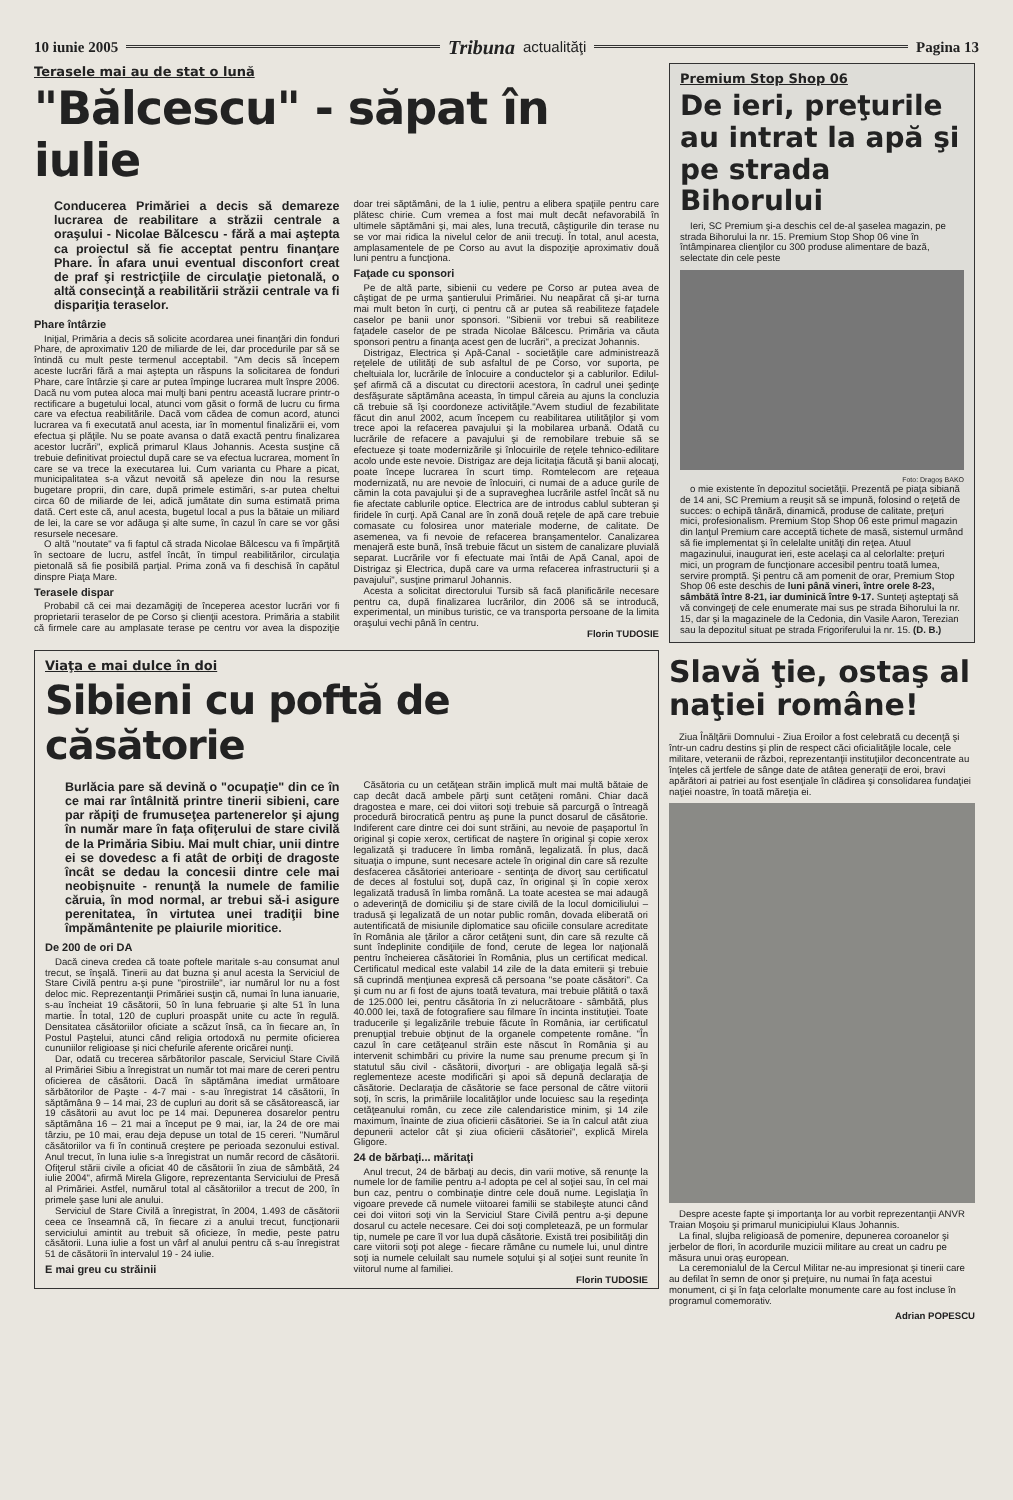10 iunie 2005 Tribuna actualităţi Pagina 13
Terasele mai au de stat o lună
"Bălcescu" - săpat în iulie
Conducerea Primăriei a decis să demareze lucrarea de reabilitare a străzii centrale a oraşului - Nicolae Bălcescu - fără a mai aştepta ca proiectul să fie acceptat pentru finanţare Phare. În afara unui eventual disconfort creat de praf şi restricţiile de circulaţie pietonală, o altă consecinţă a reabilitării străzii centrale va fi dispariţia teraselor.
Phare întârzie
Iniţial, Primăria a decis să solicite acordarea unei finanţări din fonduri Phare, de aproximativ 120 de miliarde de lei, dar procedurile par să se întindă cu mult peste termenul acceptabil. "Am decis să începem aceste lucrări fără a mai aştepta un răspuns la solicitarea de fonduri Phare, care întârzie şi care ar putea împinge lucrarea mult înspre 2006. Dacă nu vom putea aloca mai mulţi bani pentru această lucrare printr-o rectificare a bugetului local, atunci vom găsit o formă de lucru cu firma care va efectua reabilitările. Dacă vom cădea de comun acord, atunci lucrarea va fi executată anul acesta, iar în momentul finalizării ei, vom efectua şi plăţile. Nu se poate avansa o dată exactă pentru finalizarea acestor lucrări", explică primarul Klaus Johannis. Acesta susţine că trebuie definitivat proiectul după care se va efectua lucrarea, moment în care se va trece la executarea lui. Cum varianta cu Phare a picat, municipalitatea s-a văzut nevoită să apeleze din nou la resurse bugetare proprii, din care, după primele estimări, s-ar putea cheltui circa 60 de miliarde de lei, adică jumătate din suma estimată prima dată. Cert este că, anul acesta, bugetul local a pus la bătaie un miliard de lei, la care se vor adăuga şi alte sume, în cazul în care se vor găsi resursele necesare.
O altă "noutate" va fi faptul că strada Nicolae Bălcescu va fi împărţită în sectoare de lucru, astfel încât, în timpul reabilitărilor, circulaţia pietonală să fie posibilă parţial. Prima zonă va fi deschisă în capătul dinspre Piaţa Mare.
Terasele dispar
Probabil că cei mai dezamăgiţi de începerea acestor lucrări vor fi proprietarii teraselor de pe Corso şi clienţii acestora. Primăria a stabilit că firmele care au amplasate terase pe centru vor avea la dispoziţie doar trei săptămâni, de la 1 iulie, pentru a elibera spaţiile pentru care plătesc chirie. Cum vremea a fost mai mult decât nefavorabilă în ultimele săptămâni şi, mai ales, luna trecută, câştigurile din terase nu se vor mai ridica la nivelul celor de anii trecuţi. În total, anul acesta, amplasamentele de pe Corso au avut la dispoziţie aproximativ două luni pentru a funcţiona.
Faţade cu sponsori
Pe de altă parte, sibienii cu vedere pe Corso ar putea avea de câştigat de pe urma şantierului Primăriei. Nu neapărat că şi-ar turna mai mult beton în curţi, ci pentru că ar putea să reabiliteze faţadele caselor pe banii unor sponsori. "Sibienii vor trebui să reabiliteze faţadele caselor de pe strada Nicolae Bălcescu. Primăria va căuta sponsori pentru a finanţa acest gen de lucrări", a precizat Johannis.
Distrigaz, Electrica şi Apă-Canal - societăţile care administrează reţelele de utilităţi de sub asfaltul de pe Corso, vor suporta, pe cheltuiala lor, lucrările de înlocuire a conductelor şi a cablurilor. Edilul-şef afirmă că a discutat cu directorii acestora, în cadrul unei şedinţe desfăşurate săptămâna aceasta, în timpul căreia au ajuns la concluzia că trebuie să îşi coordoneze activităţile."Avem studiul de fezabilitate făcut din anul 2002, acum începem cu reabilitarea utilităţilor şi vom trece apoi la refacerea pavajului şi la mobilarea urbană. Odată cu lucrările de refacere a pavajului şi de remobilare trebuie să se efectueze şi toate modernizările şi înlocuirile de reţele tehnico-edilitare acolo unde este nevoie. Distrigaz are deja licitaţia făcută şi banii alocaţi, poate începe lucrarea în scurt timp. Romtelecom are reţeaua modernizată, nu are nevoie de înlocuiri, ci numai de a aduce gurile de cămin la cota pavajului şi de a supraveghea lucrările astfel încât să nu fie afectate cablurile optice. Electrica are de introdus cablul subteran şi firidele în curţi. Apă Canal are în zonă două reţele de apă care trebuie comasate cu folosirea unor materiale moderne, de calitate. De asemenea, va fi nevoie de refacerea branşamentelor. Canalizarea menajeră este bună, însă trebuie făcut un sistem de canalizare pluvială separat. Lucrările vor fi efectuate mai întâi de Apă Canal, apoi de Distrigaz şi Electrica, după care va urma refacerea infrastructurii şi a pavajului", susţine primarul Johannis.
Acesta a solicitat directorului Tursib să facă planificările necesare pentru ca, după finalizarea lucrărilor, din 2006 să se introducă, experimental, un minibus turistic, ce va transporta persoane de la limita oraşului vechi până în centru.
Florin TUDOSIE
Viaţa e mai dulce în doi
Sibieni cu poftă de căsătorie
Burlăcia pare să devină o "ocupaţie" din ce în ce mai rar întâlnită printre tinerii sibieni, care par răpiţi de frumuseţea partenerelor şi ajung în număr mare în faţa ofiţerului de stare civilă de la Primăria Sibiu. Mai mult chiar, unii dintre ei se dovedesc a fi atât de orbiţi de dragoste încât se dedau la concesii dintre cele mai neobişnuite - renunţă la numele de familie căruia, în mod normal, ar trebui să-i asigure perenitatea, în virtutea unei tradiţii bine împământenite pe plaiurile mioritice.
De 200 de ori DA
Dacă cineva credea că toate poftele maritale s-au consumat anul trecut, se înşală. Tinerii au dat buzna şi anul acesta la Serviciul de Stare Civilă pentru a-şi pune "pirostriile", iar numărul lor nu a fost deloc mic. Reprezentanţii Primăriei susţin că, numai în luna ianuarie, s-au încheiat 19 căsătorii, 50 în luna februarie şi alte 51 în luna martie. În total, 120 de cupluri proaspăt unite cu acte în regulă. Densitatea căsătoriilor oficiate a scăzut însă, ca în fiecare an, în Postul Paştelui, atunci când religia ortodoxă nu permite oficierea cununiilor religioase şi nici chefurile aferente oricărei nunţi.
Dar, odată cu trecerea sărbătorilor pascale, Serviciul Stare Civilă al Primăriei Sibiu a înregistrat un număr tot mai mare de cereri pentru oficierea de căsătorii. Dacă în săptămâna imediat următoare sărbătorilor de Paşte - 4-7 mai - s-au înregistrat 14 căsătorii, în săptămâna 9 – 14 mai, 23 de cupluri au dorit să se căsătorească, iar 19 căsătorii au avut loc pe 14 mai. Depunerea dosarelor pentru săptămâna 16 – 21 mai a început pe 9 mai, iar, la 24 de ore mai târziu, pe 10 mai, erau deja depuse un total de 15 cereri. "Numărul căsătoriilor va fi în continuă creştere pe perioada sezonului estival. Anul trecut, în luna iulie s-a înregistrat un număr record de căsătorii. Ofiţerul stării civile a oficiat 40 de căsătorii în ziua de sâmbătă, 24 iulie 2004", afirmă Mirela Gligore, reprezentanta Serviciului de Presă al Primăriei. Astfel, numărul total al căsătoriilor a trecut de 200, în primele şase luni ale anului.
Serviciul de Stare Civilă a înregistrat, în 2004, 1.493 de căsătorii ceea ce înseamnă că, în fiecare zi a anului trecut, funcţionarii serviciului amintit au trebuit să oficieze, în medie, peste patru căsătorii. Luna iulie a fost un vârf al anului pentru că s-au înregistrat 51 de căsătorii în intervalul 19 - 24 iulie.
E mai greu cu străinii
Căsătoria cu un cetăţean străin implică mult mai multă bătaie de cap decât dacă ambele părţi sunt cetăţeni români. Chiar dacă dragostea e mare, cei doi viitori soţi trebuie să parcurgă o întreagă procedură birocratică pentru aş pune la punct dosarul de căsătorie. Indiferent care dintre cei doi sunt străini, au nevoie de paşaportul în original şi copie xerox, certificat de naştere în original şi copie xerox legalizată şi traducere în limba română, legalizată. În plus, dacă situaţia o impune, sunt necesare actele în original din care să rezulte desfacerea căsătoriei anterioare - sentinţa de divorţ sau certificatul de deces al fostului soţ, după caz, în original şi în copie xerox legalizată tradusă în limba română. La toate acestea se mai adaugă o adeverinţă de domiciliu şi de stare civilă de la locul domiciliului – tradusă şi legalizată de un notar public român, dovada eliberată ori autentificată de misiunile diplomatice sau oficiile consulare acreditate în România ale ţărilor a căror cetăţeni sunt, din care să rezulte că sunt îndeplinite condiţiile de fond, cerute de legea lor naţională pentru încheierea căsătoriei în România, plus un certificat medical. Certificatul medical este valabil 14 zile de la data emiterii şi trebuie să cuprindă menţiunea expresă că persoana "se poate căsători". Ca şi cum nu ar fi fost de ajuns toată tevatura, mai trebuie plătită o taxă de 125.000 lei, pentru căsătoria în zi nelucrătoare - sâmbătă, plus 40.000 lei, taxă de fotografiere sau filmare în incinta instituţiei. Toate traducerile şi legalizările trebuie făcute în România, iar certificatul prenupţial trebuie obţinut de la organele competente române. "În cazul în care cetăţeanul străin este născut în România şi au intervenit schimbări cu privire la nume sau prenume precum şi în statutul său civil - căsătorii, divorţuri - are obligaţia legală să-şi reglementeze aceste modificări şi apoi să depună declaraţia de căsătorie. Declaraţia de căsătorie se face personal de către viitorii soţi, în scris, la primăriile localităţilor unde locuiesc sau la reşedinţa cetăţeanului român, cu zece zile calendaristice minim, şi 14 zile maximum, înainte de ziua oficierii căsătoriei. Se ia în calcul atât ziua depunerii actelor cât şi ziua oficierii căsătoriei", explică Mirela Gligore.
24 de bărbaţi... măritaţi
Anul trecut, 24 de bărbaţi au decis, din varii motive, să renunţe la numele lor de familie pentru a-l adopta pe cel al soţiei sau, în cel mai bun caz, pentru o combinaţie dintre cele două nume. Legislaţia în vigoare prevede că numele viitoarei familii se stabileşte atunci când cei doi viitori soţi vin la Serviciul Stare Civilă pentru a-şi depune dosarul cu actele necesare. Cei doi soţi completează, pe un formular tip, numele pe care îl vor lua după căsătorie. Există trei posibilităţi din care viitorii soţi pot alege - fiecare rămâne cu numele lui, unul dintre soţi ia numele celuilalt sau numele soţului şi al soţiei sunt reunite în viitorul nume al familiei.
Florin TUDOSIE
Premium Stop Shop 06
De ieri, preţurile au intrat la apă şi pe strada Bihorului
Ieri, SC Premium şi-a deschis cel de-al şaselea magazin, pe strada Bihorului la nr. 15. Premium Stop Shop 06 vine în întâmpinarea clienţilor cu 300 produse alimentare de bază, selectate din cele peste
Foto: Dragoş BAKO
o mie existente în depozitul societăţii. Prezentă pe piaţa sibiană de 14 ani, SC Premium a reuşit să se impună, folosind o reţetă de succes: o echipă tânără, dinamică, produse de calitate, preţuri mici, profesionalism. Premium Stop Shop 06 este primul magazin din lanţul Premium care acceptă tichete de masă, sistemul urmând să fie implementat şi în celelalte unităţi din reţea. Atuul magazinului, inaugurat ieri, este acelaşi ca al celorlalte: preţuri mici, un program de funcţionare accesibil pentru toată lumea, servire promptă. Şi pentru că am pomenit de orar, Premium Stop Shop 06 este deschis de luni până vineri, între orele 8-23, sâmbătă între 8-21, iar duminică între 9-17. Sunteţi aşteptaţi să vă convingeţi de cele enumerate mai sus pe strada Bihorului la nr. 15, dar şi la magazinele de la Cedonia, din Vasile Aaron, Terezian sau la depozitul situat pe strada Frigoriferului la nr. 15. (D. B.)
Slavă ţie, ostaş al naţiei române!
Ziua Înălţării Domnului - Ziua Eroilor a fost celebrată cu decenţă şi într-un cadru destins şi plin de respect căci oficialităţile locale, cele militare, veteranii de război, reprezentanţii instituţiilor deconcentrate au înţeles că jertfele de sânge date de atâtea generaţii de eroi, bravi apărători ai patriei au fost esenţiale în clădirea şi consolidarea fundaţiei naţiei noastre, în toată măreţia ei.
Despre aceste fapte şi importanţa lor au vorbit reprezentanţii ANVR Traian Moşoiu şi primarul municipiului Klaus Johannis.
La final, slujba religioasă de pomenire, depunerea coroanelor şi jerbelor de flori, în acordurile muzicii militare au creat un cadru pe măsura unui oraş european.
La ceremonialul de la Cercul Militar ne-au impresionat şi tinerii care au defilat în semn de onor şi preţuire, nu numai în faţa acestui monument, ci şi în faţa celorlalte monumente care au fost incluse în programul comemorativ.
Adrian POPESCU